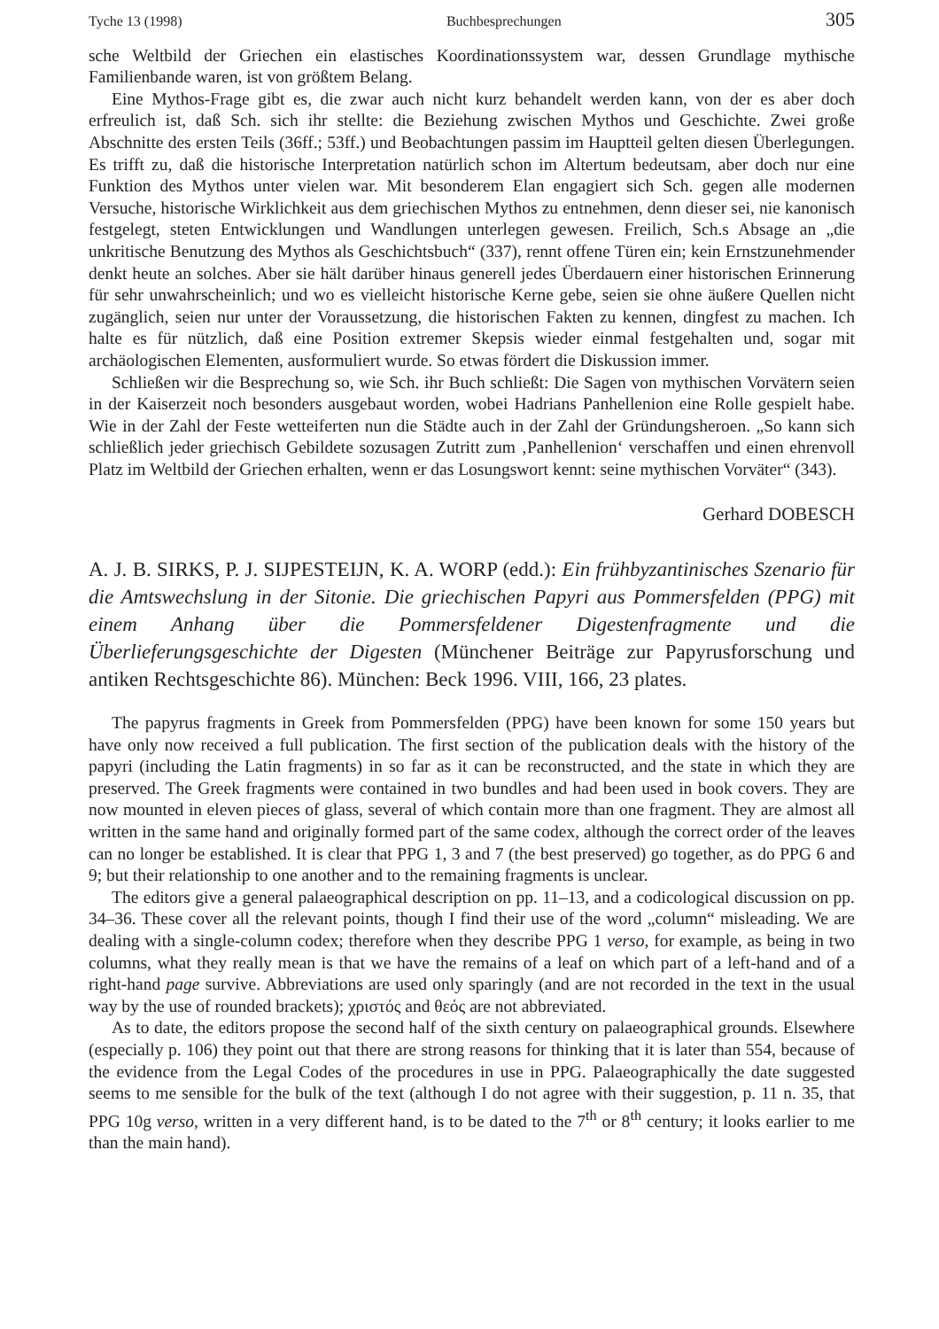Tyche 13 (1998) Buchbesprechungen 305
sche Weltbild der Griechen ein elastisches Koordinationssystem war, dessen Grundlage mythische Familienbande waren, ist von größtem Belang.
Eine Mythos-Frage gibt es, die zwar auch nicht kurz behandelt werden kann, von der es aber doch erfreulich ist, daß Sch. sich ihr stellte: die Beziehung zwischen Mythos und Geschichte. Zwei große Abschnitte des ersten Teils (36ff.; 53ff.) und Beobachtungen passim im Hauptteil gelten diesen Überlegungen. Es trifft zu, daß die historische Interpretation natürlich schon im Altertum bedeutsam, aber doch nur eine Funktion des Mythos unter vielen war. Mit besonderem Elan engagiert sich Sch. gegen alle modernen Versuche, historische Wirklichkeit aus dem griechischen Mythos zu entnehmen, denn dieser sei, nie kanonisch festgelegt, steten Entwicklungen und Wandlungen unterlegen gewesen. Freilich, Sch.s Absage an „die unkritische Benutzung des Mythos als Geschichtsbuch“ (337), rennt offene Türen ein; kein Ernstzunehmender denkt heute an solches. Aber sie hält darüber hinaus generell jedes Überdauern einer historischen Erinnerung für sehr unwahrscheinlich; und wo es vielleicht historische Kerne gebe, seien sie ohne äußere Quellen nicht zugänglich, seien nur unter der Voraussetzung, die historischen Fakten zu kennen, dingfest zu machen. Ich halte es für nützlich, daß eine Position extremer Skepsis wieder einmal festgehalten und, sogar mit archäologischen Elementen, ausformuliert wurde. So etwas fördert die Diskussion immer.
Schließen wir die Besprechung so, wie Sch. ihr Buch schließt: Die Sagen von mythischen Vorvätern seien in der Kaiserzeit noch besonders ausgebaut worden, wobei Hadrians Panhellenion eine Rolle gespielt habe. Wie in der Zahl der Feste wetteiferten nun die Städte auch in der Zahl der Gründungsheroen. „So kann sich schließlich jeder griechisch Gebildete sozusagen Zutritt zum ‚Panhellenion‘ verschaffen und einen ehrenvoll Platz im Weltbild der Griechen erhalten, wenn er das Losungswort kennt: seine mythischen Vorväter“ (343).
Gerhard DOBESCH
A. J. B. SIRKS, P. J. SIJPESTEIJN, K. A. WORP (edd.): Ein frühbyzantinisches Szenario für die Amtswechslung in der Sitonie. Die griechischen Papyri aus Pommersfelden (PPG) mit einem Anhang über die Pommersfeldener Digestenfragmente und die Überlieferungsgeschichte der Digesten (Münchener Beiträge zur Papyrusforschung und antiken Rechtsgeschichte 86). München: Beck 1996. VIII, 166, 23 plates.
The papyrus fragments in Greek from Pommersfelden (PPG) have been known for some 150 years but have only now received a full publication. The first section of the publication deals with the history of the papyri (including the Latin fragments) in so far as it can be reconstructed, and the state in which they are preserved. The Greek fragments were contained in two bundles and had been used in book covers. They are now mounted in eleven pieces of glass, several of which contain more than one fragment. They are almost all written in the same hand and originally formed part of the same codex, although the correct order of the leaves can no longer be established. It is clear that PPG 1, 3 and 7 (the best preserved) go together, as do PPG 6 and 9; but their relationship to one another and to the remaining fragments is unclear.
The editors give a general palaeographical description on pp. 11–13, and a codicological discussion on pp. 34–36. These cover all the relevant points, though I find their use of the word „column“ misleading. We are dealing with a single-column codex; therefore when they describe PPG 1 verso, for example, as being in two columns, what they really mean is that we have the remains of a leaf on which part of a left-hand and of a right-hand page survive. Abbreviations are used only sparingly (and are not recorded in the text in the usual way by the use of rounded brackets); χριστός and θεός are not abbreviated.
As to date, the editors propose the second half of the sixth century on palaeographical grounds. Elsewhere (especially p. 106) they point out that there are strong reasons for thinking that it is later than 554, because of the evidence from the Legal Codes of the procedures in use in PPG. Palaeographically the date suggested seems to me sensible for the bulk of the text (although I do not agree with their suggestion, p. 11 n. 35, that PPG 10g verso, written in a very different hand, is to be dated to the 7<sup>th</sup> or 8<sup>th</sup> century; it looks earlier to me than the main hand).